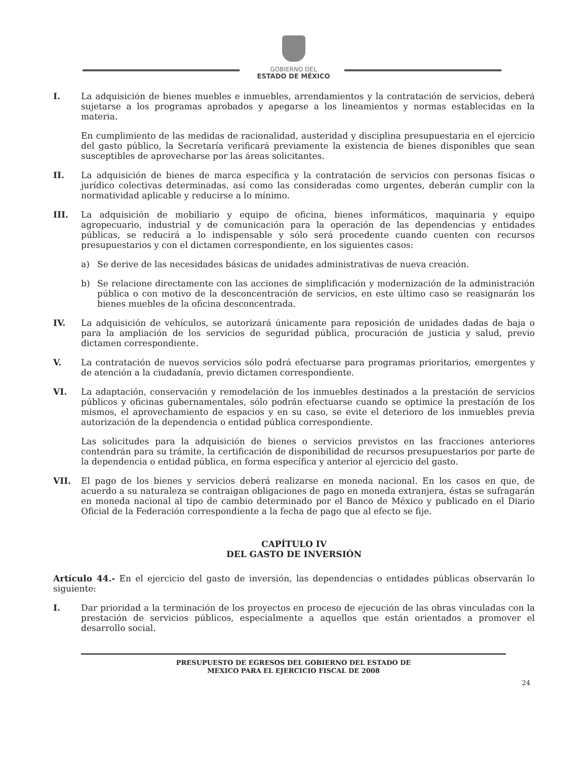GOBIERNO DEL
ESTADO DE MÉXICO
I. La adquisición de bienes muebles e inmuebles, arrendamientos y la contratación de servicios, deberá sujetarse a los programas aprobados y apegarse a los lineamientos y normas establecidas en la materia.
En cumplimiento de las medidas de racionalidad, austeridad y disciplina presupuestaria en el ejercicio del gasto público, la Secretaría verificará previamente la existencia de bienes disponibles que sean susceptibles de aprovecharse por las áreas solicitantes.
II. La adquisición de bienes de marca específica y la contratación de servicios con personas físicas o jurídico colectivas determinadas, así como las consideradas como urgentes, deberán cumplir con la normatividad aplicable y reducirse a lo mínimo.
III. La adquisición de mobiliario y equipo de oficina, bienes informáticos, maquinaria y equipo agropecuario, industrial y de comunicación para la operación de las dependencias y entidades públicas, se reducirá a lo indispensable y sólo será procedente cuando cuenten con recursos presupuestarios y con el dictamen correspondiente, en los siguientes casos:
a) Se derive de las necesidades básicas de unidades administrativas de nueva creación.
b) Se relacione directamente con las acciones de simplificación y modernización de la administración pública o con motivo de la desconcentración de servicios, en este último caso se reasignarán los bienes muebles de la oficina desconcentrada.
IV. La adquisición de vehículos, se autorizará únicamente para reposición de unidades dadas de baja o para la ampliación de los servicios de seguridad pública, procuración de justicia y salud, previo dictamen correspondiente.
V. La contratación de nuevos servicios sólo podrá efectuarse para programas prioritarios, emergentes y de atención a la ciudadanía, previo dictamen correspondiente.
VI. La adaptación, conservación y remodelación de los inmuebles destinados a la prestación de servicios públicos y oficinas gubernamentales, sólo podrán efectuarse cuando se optimice la prestación de los mismos, el aprovechamiento de espacios y en su caso, se evite el deterioro de los inmuebles previa autorización de la dependencia o entidad pública correspondiente.
Las solicitudes para la adquisición de bienes o servicios previstos en las fracciones anteriores contendrán para su trámite, la certificación de disponibilidad de recursos presupuestarios por parte de la dependencia o entidad pública, en forma específica y anterior al ejercicio del gasto.
VII. El pago de los bienes y servicios deberá realizarse en moneda nacional. En los casos en que, de acuerdo a su naturaleza se contraigan obligaciones de pago en moneda extranjera, éstas se sufragarán en moneda nacional al tipo de cambio determinado por el Banco de México y publicado en el Diario Oficial de la Federación correspondiente a la fecha de pago que al efecto se fije.
CAPÍTULO IV
DEL GASTO DE INVERSIÓN
Artículo 44.- En el ejercicio del gasto de inversión, las dependencias o entidades públicas observarán lo siguiente:
I. Dar prioridad a la terminación de los proyectos en proceso de ejecución de las obras vinculadas con la prestación de servicios públicos, especialmente a aquellos que están orientados a promover el desarrollo social.
PRESUPUESTO DE EGRESOS DEL GOBIERNO DEL ESTADO DE
MEXICO PARA EL EJERCICIO FISCAL DE 2008
24